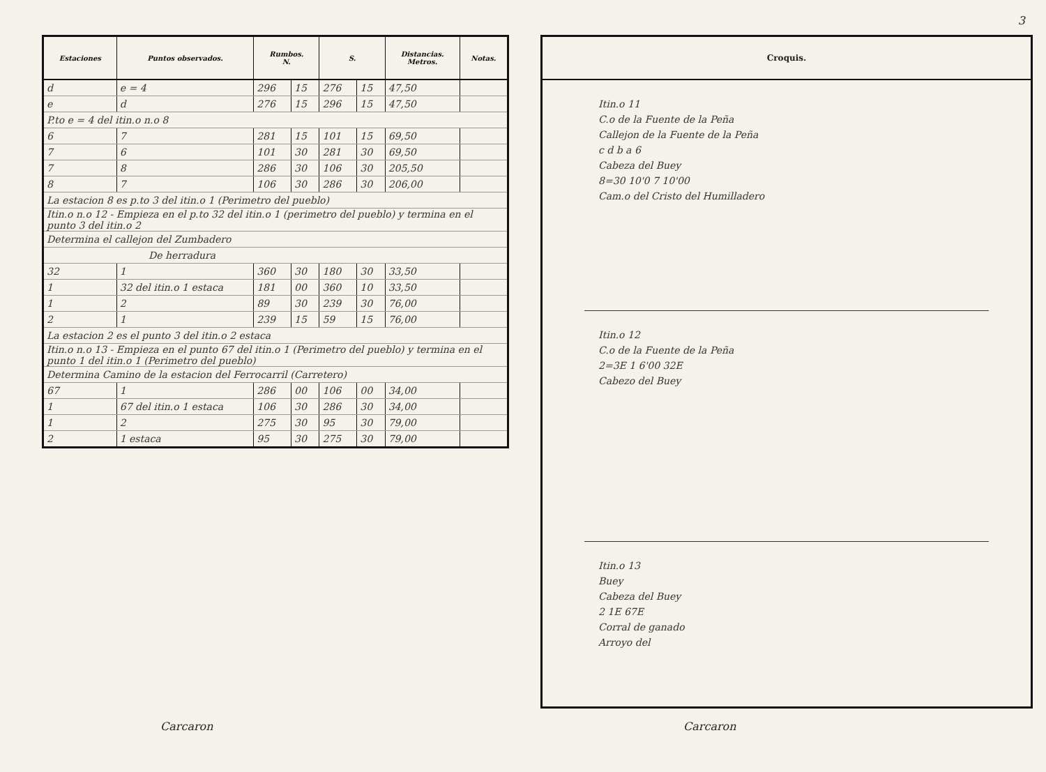| Estaciones | Puntos observados. | Rumbos. N. | | S. | | Distancias. Metros. | Notas. |
| --- | --- | --- | --- | --- | --- | --- | --- |
| d | e = 4 | 296 | 15 | 276 | 15 | 47,50 | |
| e | d | 276 | 15 | 296 | 15 | 47,50 | |
| P.to e = 4 del itin.o n.o 8 | | | | | | | |
| 6 | 7 | 281 | 15 | 101 | 15 | 69,50 | |
| 7 | 6 | 101 | 30 | 281 | 30 | 69,50 | |
| 7 | 8 | 286 | 30 | 106 | 30 | 205,50 | |
| 8 | 7 | 106 | 30 | 286 | 30 | 206,00 | |
| La estacion 8 es p.to 3 del itin.o 1 (Perimetro del pueblo) | | | | | | | |
| Itin.o n.o 12 - Empieza en el p.to 32 del itin.o 1 (perimetro del pueblo) y termina en el punto 3 del itin.o 2 | | | | | | | |
| Determina el callejon del Zumbadero | | | | | | | |
| De herradura | | | | | | | |
| 32 | 1 | 360 | 30 | 180 | 30 | 33,50 | |
| 1 | 32 del itin.o 1 estaca | 181 | 00 | 360 | 10 | 33,50 | |
| 1 | 2 | 89 | 30 | 239 | 30 | 76,00 | |
| 2 | 1 | 239 | 15 | 59 | 15 | 76,00 | |
| La estacion 2 es el punto 3 del itin.o 2 estaca | | | | | | | |
| Itin.o n.o 13 - Empieza en el punto 67 del itin.o 1 (Perimetro del pueblo) y termina en el punto 1 del itin.o 1 (Perimetro del pueblo) | | | | | | | |
| Determina Camino de la estacion del Ferrocarril (Carretero) | | | | | | | |
| 67 | 1 | 286 | 00 | 106 | 00 | 34,00 | |
| 1 | 67 del itin.o 1 estaca | 106 | 30 | 286 | 30 | 34,00 | |
| 1 | 2 | 275 | 30 | 95 | 30 | 79,00 | |
| 2 | 1 estaca | 95 | 30 | 275 | 30 | 79,00 | |
Carcaron
3
Croquis.
Itin.o 11
C.o de la Fuente de la Peña
Callejon de la Fuente de la Peña
c d b a 6
Cabeza del Buey
8=30 10'0 7 10'00
Cam.o del Cristo del Humilladero
Itin.o 12
C.o de la Fuente de la Peña
2=3E 1 6'00 32E
Cabezo del Buey
Itin.o 13
Buey
Cabeza del Buey
2 1E 67E
Corral de ganado
Arroyo del
Carcaron